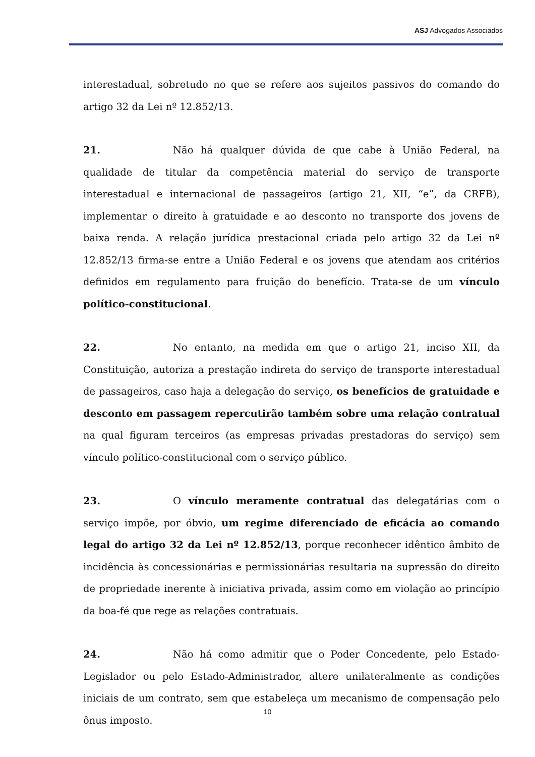ASJ Advogados Associados
interestadual, sobretudo no que se refere aos sujeitos passivos do comando do artigo 32 da Lei nº 12.852/13.
21. Não há qualquer dúvida de que cabe à União Federal, na qualidade de titular da competência material do serviço de transporte interestadual e internacional de passageiros (artigo 21, XII, “e”, da CRFB), implementar o direito à gratuidade e ao desconto no transporte dos jovens de baixa renda. A relação jurídica prestacional criada pelo artigo 32 da Lei nº 12.852/13 firma-se entre a União Federal e os jovens que atendam aos critérios definidos em regulamento para fruição do benefício. Trata-se de um vínculo político-constitucional.
22. No entanto, na medida em que o artigo 21, inciso XII, da Constituição, autoriza a prestação indireta do serviço de transporte interestadual de passageiros, caso haja a delegação do serviço, os benefícios de gratuidade e desconto em passagem repercutirão também sobre uma relação contratual na qual figuram terceiros (as empresas privadas prestadoras do serviço) sem vínculo político-constitucional com o serviço público.
23. O vínculo meramente contratual das delegatárias com o serviço impõe, por óbvio, um regime diferenciado de eficácia ao comando legal do artigo 32 da Lei nº 12.852/13, porque reconhecer idêntico âmbito de incidência às concessionárias e permissionárias resultaria na supressão do direito de propriedade inerente à iniciativa privada, assim como em violação ao princípio da boa-fé que rege as relações contratuais.
24. Não há como admitir que o Poder Concedente, pelo Estado-Legislador ou pelo Estado-Administrador, altere unilateralmente as condições iniciais de um contrato, sem que estabeleça um mecanismo de compensação pelo ônus imposto.
10